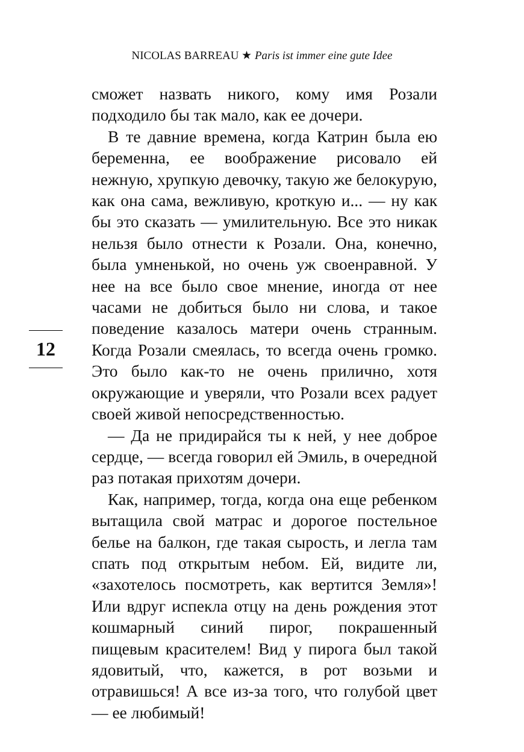NICOLAS BARREAU ★ Paris ist immer eine gute Idee
12
сможет назвать никого, кому имя Розали подходило бы так мало, как ее дочери.
В те давние времена, когда Катрин была ею беременна, ее воображение рисовало ей нежную, хрупкую девочку, такую же белокурую, как она сама, вежливую, кроткую и... — ну как бы это сказать — умилительную. Все это никак нельзя было отнести к Розали. Она, конечно, была умненькой, но очень уж своенравной. У нее на все было свое мнение, иногда от нее часами не добиться было ни слова, и такое поведение казалось матери очень странным. Когда Розали смеялась, то всегда очень громко. Это было как-то не очень прилично, хотя окружающие и уверяли, что Розали всех радует своей живой непосредственностью.
— Да не придирайся ты к ней, у нее доброе сердце, — всегда говорил ей Эмиль, в очередной раз потакая прихотям дочери.
Как, например, тогда, когда она еще ребенком вытащила свой матрас и дорогое постельное белье на балкон, где такая сырость, и легла там спать под открытым небом. Ей, видите ли, «захотелось посмотреть, как вертится Земля»! Или вдруг испекла отцу на день рождения этот кошмарный синий пирог, покрашенный пищевым красителем! Вид у пирога был такой ядовитый, что, кажется, в рот возьми и отравишься! А все из-за того, что голубой цвет — ее любимый!